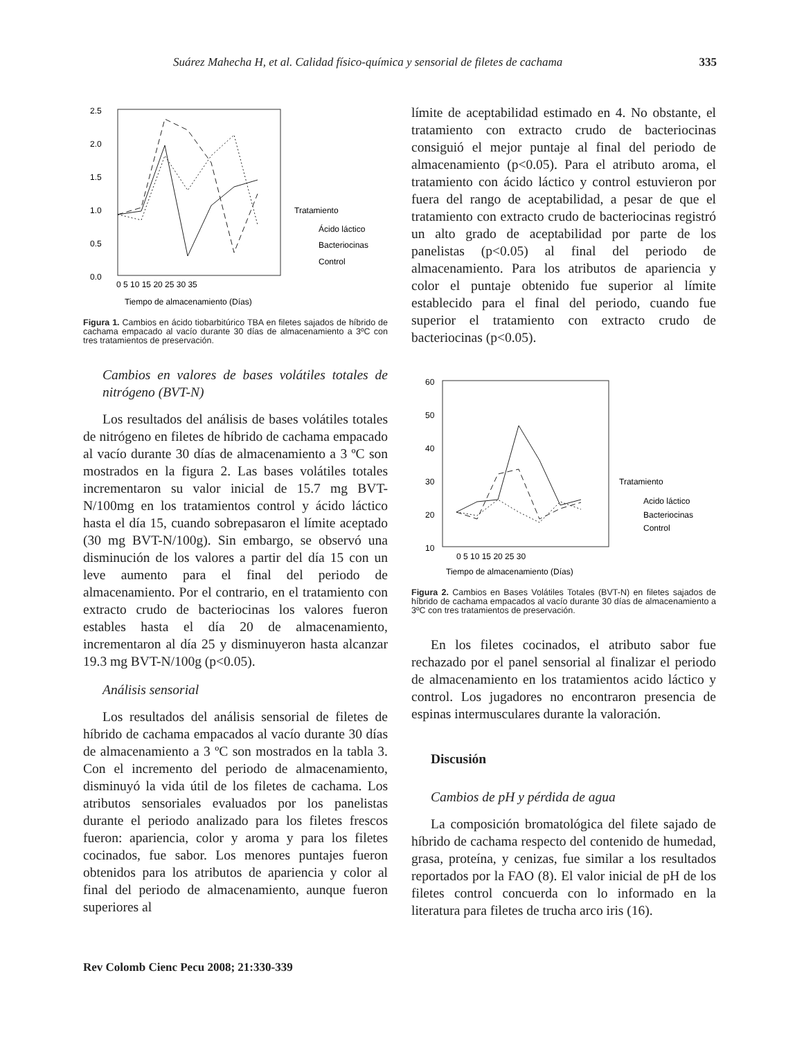Suárez Mahecha H, et al. Calidad físico-química y sensorial de filetes de cachama 335
2.5
2.0
1.5
1.0
0.5
0.0
0 5 10 15 20 25 30 35
Tiempo de almacenamiento (Días)
Tratamiento
Ácido láctico
Bacteriocinas
Control
Figura 1. Cambios en ácido tiobarbitúrico TBA en filetes sajados de híbrido de cachama empacado al vacío durante 30 días de almacenamiento a 3ºC con tres tratamientos de preservación.
Cambios en valores de bases volátiles totales de nitrógeno (BVT-N)
Los resultados del análisis de bases volátiles totales de nitrógeno en filetes de híbrido de cachama empacado al vacío durante 30 días de almacenamiento a 3 ºC son mostrados en la figura 2. Las bases volátiles totales incrementaron su valor inicial de 15.7 mg BVT-N/100mg en los tratamientos control y ácido láctico hasta el día 15, cuando sobrepasaron el límite aceptado (30 mg BVT-N/100g). Sin embargo, se observó una disminución de los valores a partir del día 15 con un leve aumento para el final del periodo de almacenamiento. Por el contrario, en el tratamiento con extracto crudo de bacteriocinas los valores fueron estables hasta el día 20 de almacenamiento, incrementaron al día 25 y disminuyeron hasta alcanzar 19.3 mg BVT-N/100g (p<0.05).
Análisis sensorial
Los resultados del análisis sensorial de filetes de híbrido de cachama empacados al vacío durante 30 días de almacenamiento a 3 ºC son mostrados en la tabla 3. Con el incremento del periodo de almacenamiento, disminuyó la vida útil de los filetes de cachama. Los atributos sensoriales evaluados por los panelistas durante el periodo analizado para los filetes frescos fueron: apariencia, color y aroma y para los filetes cocinados, fue sabor. Los menores puntajes fueron obtenidos para los atributos de apariencia y color al final del periodo de almacenamiento, aunque fueron superiores al
límite de aceptabilidad estimado en 4. No obstante, el tratamiento con extracto crudo de bacteriocinas consiguió el mejor puntaje al final del periodo de almacenamiento (p<0.05). Para el atributo aroma, el tratamiento con ácido láctico y control estuvieron por fuera del rango de aceptabilidad, a pesar de que el tratamiento con extracto crudo de bacteriocinas registró un alto grado de aceptabilidad por parte de los panelistas (p<0.05) al final del periodo de almacenamiento. Para los atributos de apariencia y color el puntaje obtenido fue superior al límite establecido para el final del periodo, cuando fue superior el tratamiento con extracto crudo de bacteriocinas (p<0.05).
60
50
40
30
20
10
0 5 10 15 20 25 30
Tiempo de almacenamiento (Días)
Tratamiento
Acido láctico
Bacteriocinas
Control
Figura 2. Cambios en Bases Volátiles Totales (BVT-N) en filetes sajados de híbrido de cachama empacados al vacío durante 30 días de almacenamiento a 3ºC con tres tratamientos de preservación.
En los filetes cocinados, el atributo sabor fue rechazado por el panel sensorial al finalizar el periodo de almacenamiento en los tratamientos acido láctico y control. Los jugadores no encontraron presencia de espinas intermusculares durante la valoración.
Discusión
Cambios de pH y pérdida de agua
La composición bromatológica del filete sajado de híbrido de cachama respecto del contenido de humedad, grasa, proteína, y cenizas, fue similar a los resultados reportados por la FAO (8). El valor inicial de pH de los filetes control concuerda con lo informado en la literatura para filetes de trucha arco iris (16).
Rev Colomb Cienc Pecu 2008; 21:330-339